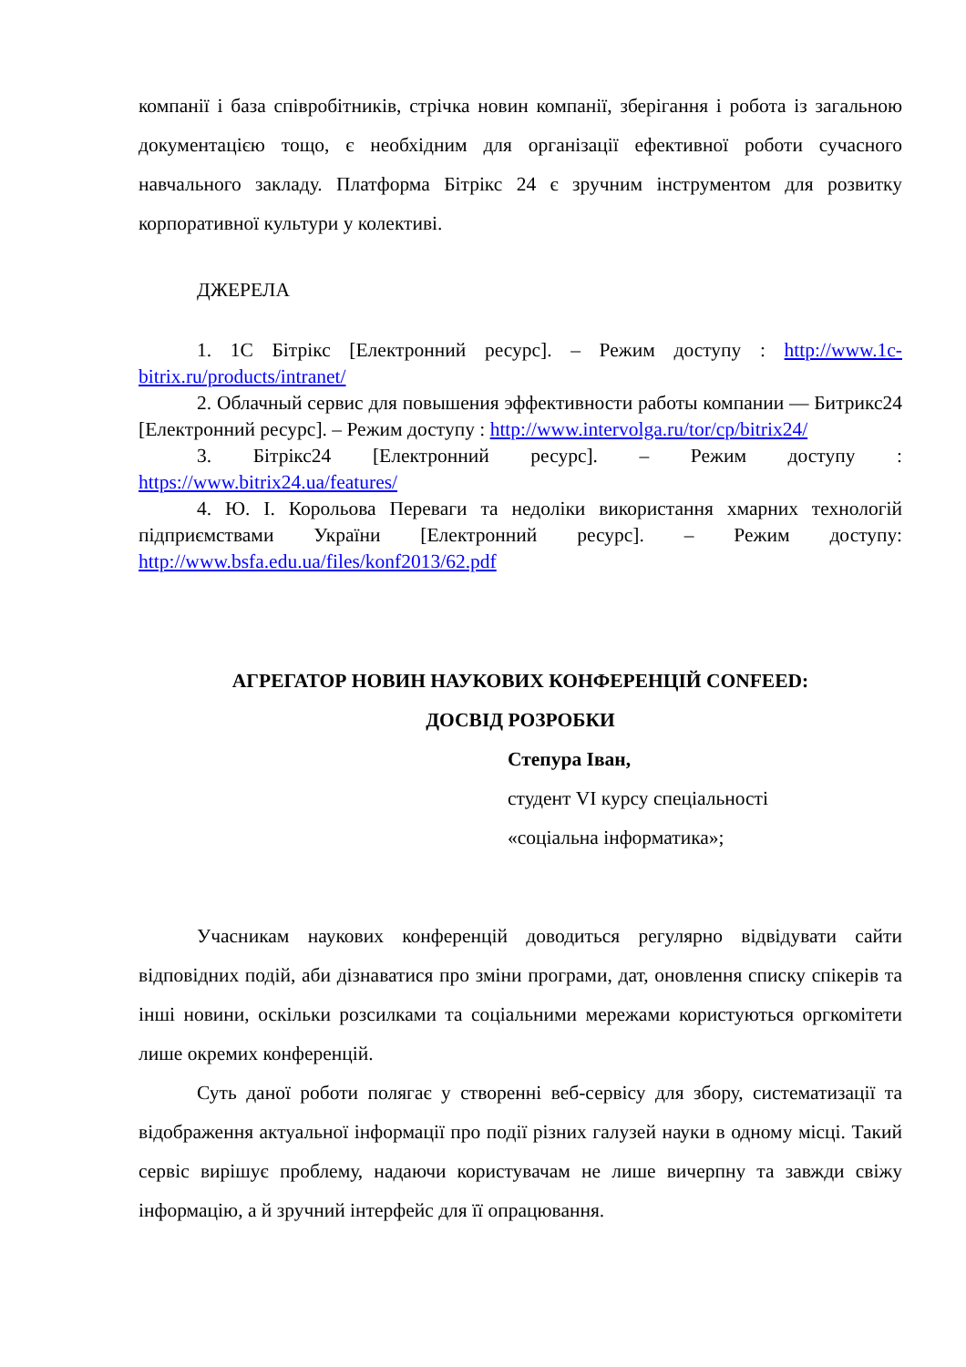компанії і база співробітників, стрічка новин компанії, зберігання і робота із загальною документацією тощо, є необхідним для організації ефективної роботи сучасного навчального закладу. Платформа Бітрікс 24 є зручним інструментом для розвитку корпоративної культури у колективі.
ДЖЕРЕЛА
1. 1С Бітрікс [Електронний ресурс]. – Режим доступу : http://www.1c-bitrix.ru/products/intranet/
2. Облачный сервис для повышения эффективности работы компании — Битрикс24 [Електронний ресурс]. – Режим доступу : http://www.intervolga.ru/tor/cp/bitrix24/
3. Бітрікс24 [Електронний ресурс]. – Режим доступу : https://www.bitrix24.ua/features/
4. Ю. І. Корольова Переваги та недоліки використання хмарних технологій підприємствами України [Електронний ресурс]. – Режим доступу: http://www.bsfa.edu.ua/files/konf2013/62.pdf
АГРЕГАТОР НОВИН НАУКОВИХ КОНФЕРЕНЦІЙ CONFEED:
ДОСВІД РОЗРОБКИ
Степура Іван,
студент VI курсу спеціальності
«соціальна інформатика»;
Учасникам наукових конференцій доводиться регулярно відвідувати сайти відповідних подій, аби дізнаватися про зміни програми, дат, оновлення списку спікерів та інші новини, оскільки розсилками та соціальними мережами користуються оргкомітети лише окремих конференцій.
Суть даної роботи полягає у створенні веб-сервісу для збору, систематизації та відображення актуальної інформації про події різних галузей науки в одному місці. Такий сервіс вирішує проблему, надаючи користувачам не лише вичерпну та завжди свіжу інформацію, а й зручний інтерфейс для її опрацювання.